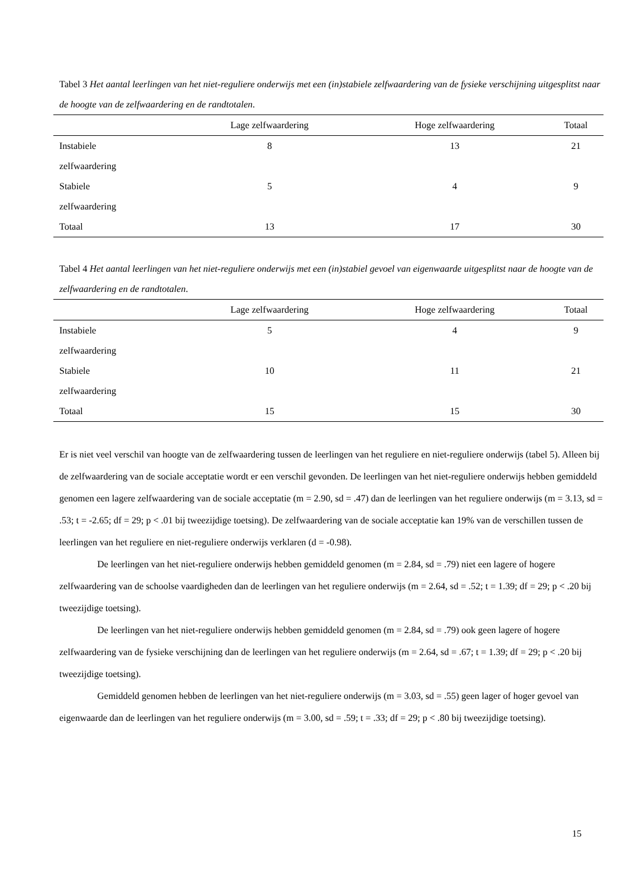Tabel 3 Het aantal leerlingen van het niet-reguliere onderwijs met een (in)stabiele zelfwaardering van de fysieke verschijning uitgesplitst naar de hoogte van de zelfwaardering en de randtotalen.
| | Lage zelfwaardering | Hoge zelfwaardering | Totaal |
| --- | --- | --- | --- |
| Instabiele zelfwaardering | 8 | 13 | 21 |
| Stabiele zelfwaardering | 5 | 4 | 9 |
| Totaal | 13 | 17 | 30 |
Tabel 4 Het aantal leerlingen van het niet-reguliere onderwijs met een (in)stabiel gevoel van eigenwaarde uitgesplitst naar de hoogte van de zelfwaardering en de randtotalen.
| | Lage zelfwaardering | Hoge zelfwaardering | Totaal |
| --- | --- | --- | --- |
| Instabiele zelfwaardering | 5 | 4 | 9 |
| Stabiele zelfwaardering | 10 | 11 | 21 |
| Totaal | 15 | 15 | 30 |
Er is niet veel verschil van hoogte van de zelfwaardering tussen de leerlingen van het reguliere en niet-reguliere onderwijs (tabel 5). Alleen bij de zelfwaardering van de sociale acceptatie wordt er een verschil gevonden. De leerlingen van het niet-reguliere onderwijs hebben gemiddeld genomen een lagere zelfwaardering van de sociale acceptatie (m = 2.90, sd = .47) dan de leerlingen van het reguliere onderwijs (m = 3.13, sd = .53; t = -2.65; df = 29; p < .01 bij tweezijdige toetsing). De zelfwaardering van de sociale acceptatie kan 19% van de verschillen tussen de leerlingen van het reguliere en niet-reguliere onderwijs verklaren (d = -0.98).
De leerlingen van het niet-reguliere onderwijs hebben gemiddeld genomen (m = 2.84, sd = .79) niet een lagere of hogere zelfwaardering van de schoolse vaardigheden dan de leerlingen van het reguliere onderwijs (m = 2.64, sd = .52; t = 1.39; df = 29; p < .20 bij tweezijdige toetsing).
De leerlingen van het niet-reguliere onderwijs hebben gemiddeld genomen (m = 2.84, sd = .79) ook geen lagere of hogere zelfwaardering van de fysieke verschijning dan de leerlingen van het reguliere onderwijs (m = 2.64, sd = .67; t = 1.39; df = 29; p < .20 bij tweezijdige toetsing).
Gemiddeld genomen hebben de leerlingen van het niet-reguliere onderwijs (m = 3.03, sd = .55) geen lager of hoger gevoel van eigenwaarde dan de leerlingen van het reguliere onderwijs (m = 3.00, sd = .59; t = .33; df = 29; p < .80 bij tweezijdige toetsing).
15